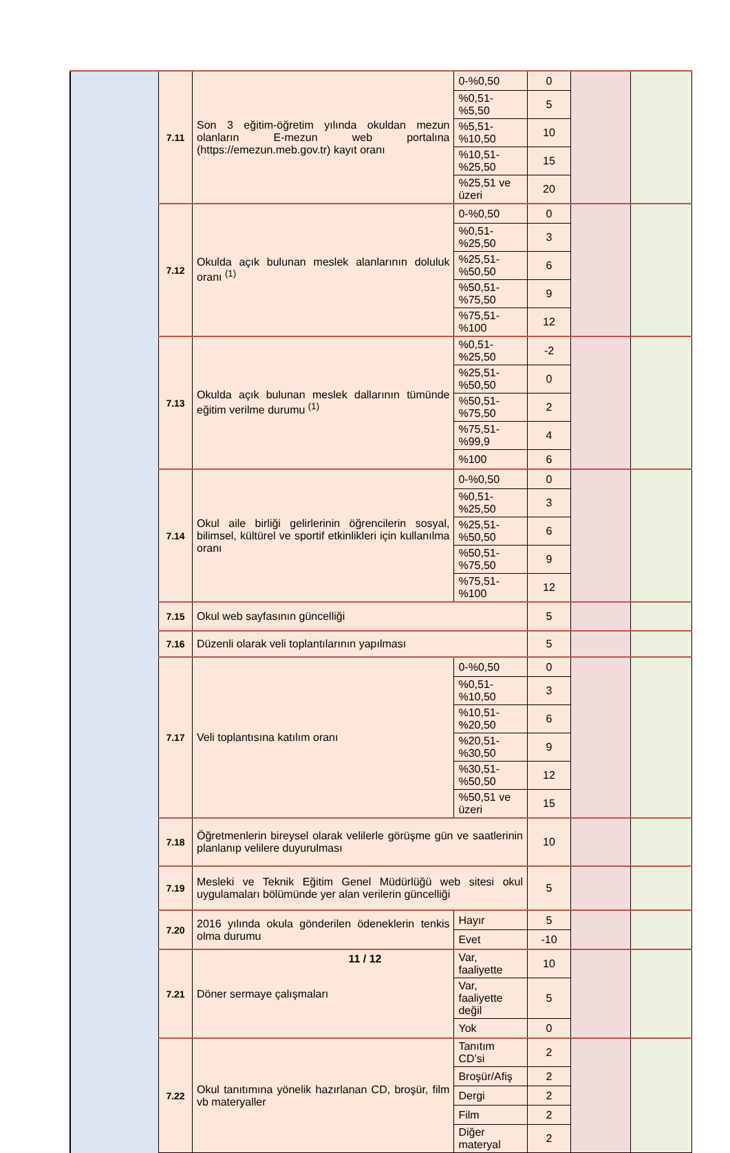| | 7.11 | Son 3 eğitim-öğretim yılında okuldan mezun olanların E-mezun web portalına (https://emezun.meb.gov.tr) kayıt oranı | 0-%0,50 | | 0 | | |
| | | | %0,51-%5,50 | | 5 | | |
| | | | %5,51-%10,50 | | 10 | | |
| | | | %10,51-%25,50 | | 15 | | |
| | | | %25,51 ve üzeri | | 20 | | |
| | 7.12 | Okulda açık bulunan meslek alanlarının doluluk oranı <sup>(1)</sup> | 0-%0,50 | | 0 | | |
| | | | %0,51-%25,50 | | 3 | | |
| | | | %25,51-%50,50 | | 6 | | |
| | | | %50,51-%75,50 | | 9 | | |
| | | | %75,51-%100 | | 12 | | |
| | 7.13 | Okulda açık bulunan meslek dallarının tümünde eğitim verilme durumu <sup>(1)</sup> | %0,51-%25,50 | | -2 | | |
| | | | %25,51-%50,50 | | 0 | | |
| | | | %50,51-%75,50 | | 2 | | |
| | | | %75,51-%99,9 | | 4 | | |
| | | | %100 | | 6 | | |
| | 7.14 | Okul aile birliği gelirlerinin öğrencilerin sosyal, bilimsel, kültürel ve sportif etkinlikleri için kullanılma oranı | 0-%0,50 | | 0 | | |
| | | | %0,51-%25,50 | | 3 | | |
| | | | %25,51-%50,50 | | 6 | | |
| | | | %50,51-%75,50 | | 9 | | |
| | | | %75,51-%100 | | 12 | | |
| | 7.15 | Okul web sayfasının güncelliği | | | 5 | | |
| | 7.16 | Düzenli olarak veli toplantılarının yapılması | | | 5 | | |
| | 7.17 | Veli toplantısına katılım oranı | 0-%0,50 | | 0 | | |
| | | | %0,51-%10,50 | | 3 | | |
| | | | %10,51-%20,50 | | 6 | | |
| | | | %20,51-%30,50 | | 9 | | |
| | | | %30,51-%50,50 | | 12 | | |
| | | | %50,51 ve üzeri | | 15 | | |
| | 7.18 | Öğretmenlerin bireysel olarak velilerle görüşme gün ve saatlerinin planlanıp velilere duyurulması | | | 10 | | |
| | 7.19 | Mesleki ve Teknik Eğitim Genel Müdürlüğü web sitesi okul uygulamaları bölümünde yer alan verilerin güncelliği | | | 5 | | |
| | 7.20 | 2016 yılında okula gönderilen ödeneklerin tenkis olma durumu | | Hayır | 5 | | |
| | | | | Evet | -10 | | |
| | 7.21 | Döner sermaye çalışmaları | | Var, faaliyette | 10 | | |
| | | | | Var, faaliyette değil | 5 | | |
| | | | | Yok | 0 | | |
| | 7.22 | Okul tanıtımına yönelik hazırlanan CD, broşür, film vb materyaller | | Tanıtım CD’si | 2 | | |
| | | | | Broşür/Afiş | 2 | | |
| | | | | Dergi | 2 | | |
| | | | | Film | 2 | | |
| | | | | Diğer materyal | 2 | | |
11 / 12